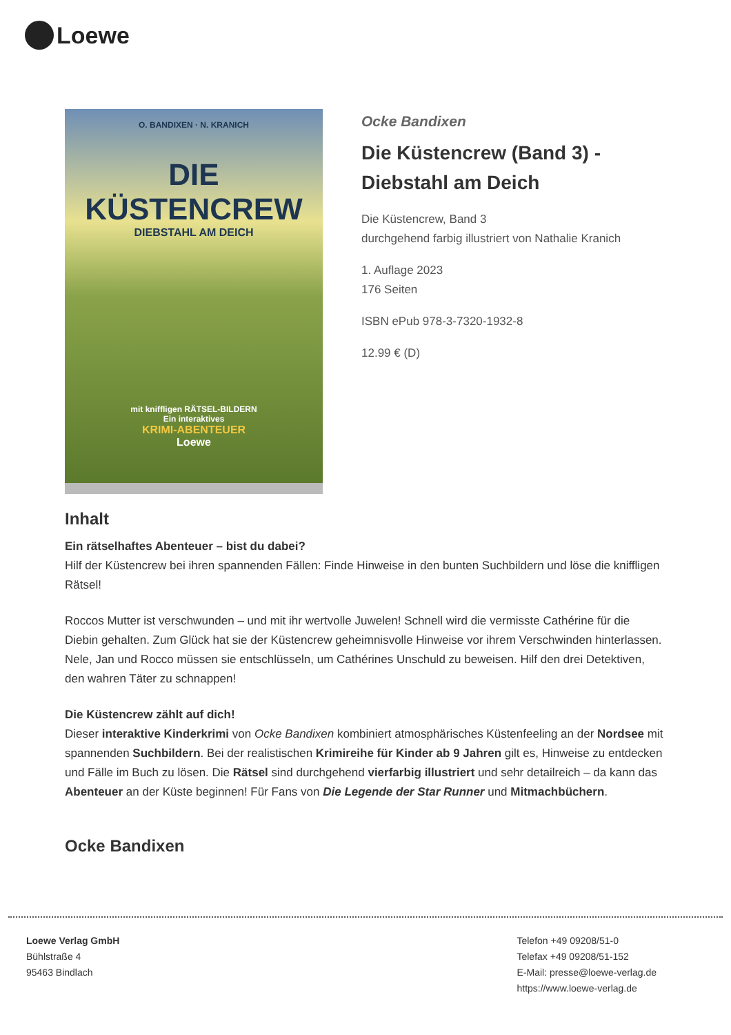Loewe
O. BANDIXEN · N. KRANICH
DIE
KÜSTENCREW
DIEBSTAHL AM DEICH
mit kniffligen RÄTSEL-BILDERN
Ein interaktives
KRIMI-ABENTEUER
Loewe
Ocke Bandixen
Die Küstencrew (Band 3) -
Diebstahl am Deich
Die Küstencrew, Band 3
durchgehend farbig illustriert von Nathalie Kranich
1. Auflage 2023
176 Seiten
ISBN ePub 978-3-7320-1932-8
12.99 € (D)
Inhalt
Ein rätselhaftes Abenteuer – bist du dabei?
Hilf der Küstencrew bei ihren spannenden Fällen: Finde Hinweise in den bunten Suchbildern und löse die kniffligen Rätsel!
Roccos Mutter ist verschwunden – und mit ihr wertvolle Juwelen! Schnell wird die vermisste Cathérine für die Diebin gehalten. Zum Glück hat sie der Küstencrew geheimnisvolle Hinweise vor ihrem Verschwinden hinterlassen. Nele, Jan und Rocco müssen sie entschlüsseln, um Cathérines Unschuld zu beweisen. Hilf den drei Detektiven, den wahren Täter zu schnappen!
Die Küstencrew zählt auf dich!
Dieser interaktive Kinderkrimi von Ocke Bandixen kombiniert atmosphärisches Küstenfeeling an der Nordsee mit spannenden Suchbildern. Bei der realistischen Krimireihe für Kinder ab 9 Jahren gilt es, Hinweise zu entdecken und Fälle im Buch zu lösen. Die Rätsel sind durchgehend vierfarbig illustriert und sehr detailreich – da kann das Abenteuer an der Küste beginnen! Für Fans von Die Legende der Star Runner und Mitmachbüchern.
Ocke Bandixen
Loewe Verlag GmbH
Bühlstraße 4
95463 Bindlach
Telefon +49 09208/51-0
Telefax +49 09208/51-152
E-Mail: presse@loewe-verlag.de
https://www.loewe-verlag.de